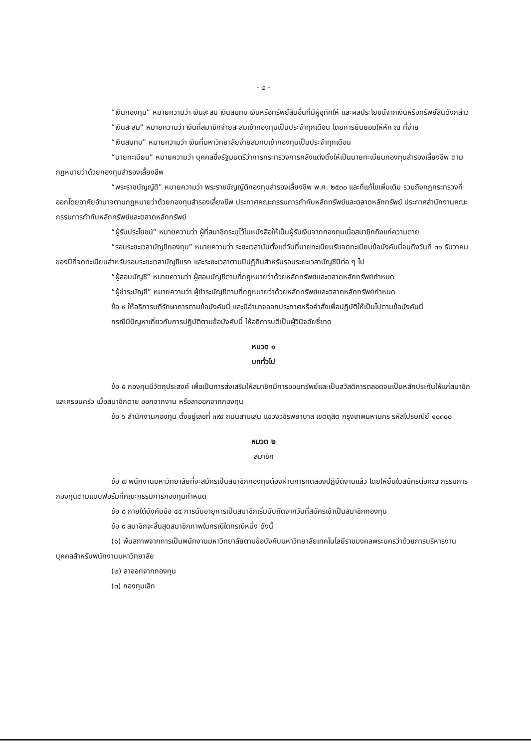- ๒ -
“เงินกองทุน” หมายความว่า เงินสะสม เงินสมทบ เงินหรือทรัพย์สินอื่นที่มีผู้อุทิศให้ และผลประโยชน์จากเงินหรือทรัพย์สินดังกล่าว
“เงินสะสม” หมายความว่า เงินที่สมาชิกจ่ายสะสมเข้ากองทุนเป็นประจำทุกเดือน โดยการยินยอมให้หัก ณ ที่จ่าย
“เงินสมทบ” หมายความว่า เงินที่มหาวิทยาลัยจ่ายสมทบเข้ากองทุนเป็นประจำทุกเดือน
“นายทะเบียน” หมายความว่า บุคคลซึ่งรัฐมนตรีว่าการกระทรวงการคลังแต่งตั้งให้เป็นนายทะเบียนกองทุนสำรองเลี้ยงชีพ ตามกฎหมายว่าด้วยกองทุนสำรองเลี้ยงชีพ
“พระราชบัญญัติ” หมายความว่า พระราชบัญญัติกองทุนสำรองเลี้ยงชีพ พ.ศ. ๒๕๓๐ และที่แก้ไขเพิ่มเติม รวมถึงกฎกระทรวงที่ออกโดยอาศัยอำนาจตามกฎหมายว่าด้วยกองทุนสำรองเลี้ยงชีพ ประกาศคณะกรรมการกำกับหลักทรัพย์และตลาดหลักทรัพย์ ประกาศสำนักงานคณะกรรมการกำกับหลักทรัพย์และตลาดหลักทรัพย์
“ผู้รับประโยชน์” หมายความว่า ผู้ที่สมาชิกระบุไว้ในหนังสือให้เป็นผู้รับเงินจากกองทุนเมื่อสมาชิกถึงแก่ความตาย
“รอบระยะเวลาบัญชีกองทุน” หมายความว่า ระยะเวลานับตั้งแต่วันที่นายทะเบียนรับจดทะเบียนข้อบังคับนี้จนถึงวันที่ ๓๑ ธันวาคมของปีที่จดทะเบียนสำหรับรอบระยะเวลาบัญชีแรก และระยะเวลาตามปีปฏิทินสำหรับรอบระยะเวลาบัญชีปีต่อ ๆ ไป
“ผู้สอบบัญชี” หมายความว่า ผู้สอบบัญชีตามที่กฎหมายว่าด้วยหลักทรัพย์และตลาดหลักทรัพย์กำหนด
“ผู้ชำระบัญชี” หมายความว่า ผู้ชำระบัญชีตามที่กฎหมายว่าด้วยหลักทรัพย์และตลาดหลักทรัพย์กำหนด
ข้อ ๔ ให้อธิการบดีรักษาการตามข้อบังคับนี้ และมีอำนาจออกประกาศหรือคำสั่งเพื่อปฏิบัติให้เป็นไปตามข้อบังคับนี้
กรณีมีปัญหาเกี่ยวกับการปฏิบัติตามข้อบังคับนี้ ให้อธิการบดีเป็นผู้วินิจฉัยชี้ขาด
หมวด ๑
บททั่วไป
ข้อ ๕ กองทุนมีวัตถุประสงค์ เพื่อเป็นการส่งเสริมให้สมาชิกมีการออมทรัพย์และเป็นสวัสดิการตลอดจนเป็นหลักประกันให้แก่สมาชิกและครอบครัว เมื่อสมาชิกตาย ออกจากงาน หรือลาออกจากกองทุน
ข้อ ๖ สำนักงานกองทุน ตั้งอยู่เลขที่ ๓๙๙ ถนนสามเสน แขวงวชิรพยาบาล เขตดุสิต กรุงเทพมหานคร รหัสไปรษณีย์ ๑๐๓๐๐
หมวด ๒
สมาชิก
ข้อ ๗ พนักงานมหาวิทยาลัยที่จะสมัครเป็นสมาชิกกองทุนต้องผ่านการทดลองปฏิบัติงานแล้ว โดยให้ยื่นใบสมัครต่อคณะกรรมการกองทุนตามแบบฟอร์มที่คณะกรรมการกองทุนกำหนด
ข้อ ๘ ภายใต้บังคับข้อ ๔๔ การนับอายุการเป็นสมาชิกเริ่มนับถัดจากวันที่สมัครเข้าเป็นสมาชิกกองทุน
ข้อ ๙ สมาชิกจะสิ้นสุดสมาชิกภาพในกรณีใดกรณีหนึ่ง ดังนี้
(๑) พ้นสภาพจากการเป็นพนักงานมหาวิทยาลัยตามข้อบังคับมหาวิทยาลัยเทคโนโลยีราชมงคลพระนครว่าด้วยการบริหารงานบุคคลสำหรับพนักงานมหาวิทยาลัย
(๒) ลาออกจากกองทุน
(๓) กองทุนเลิก